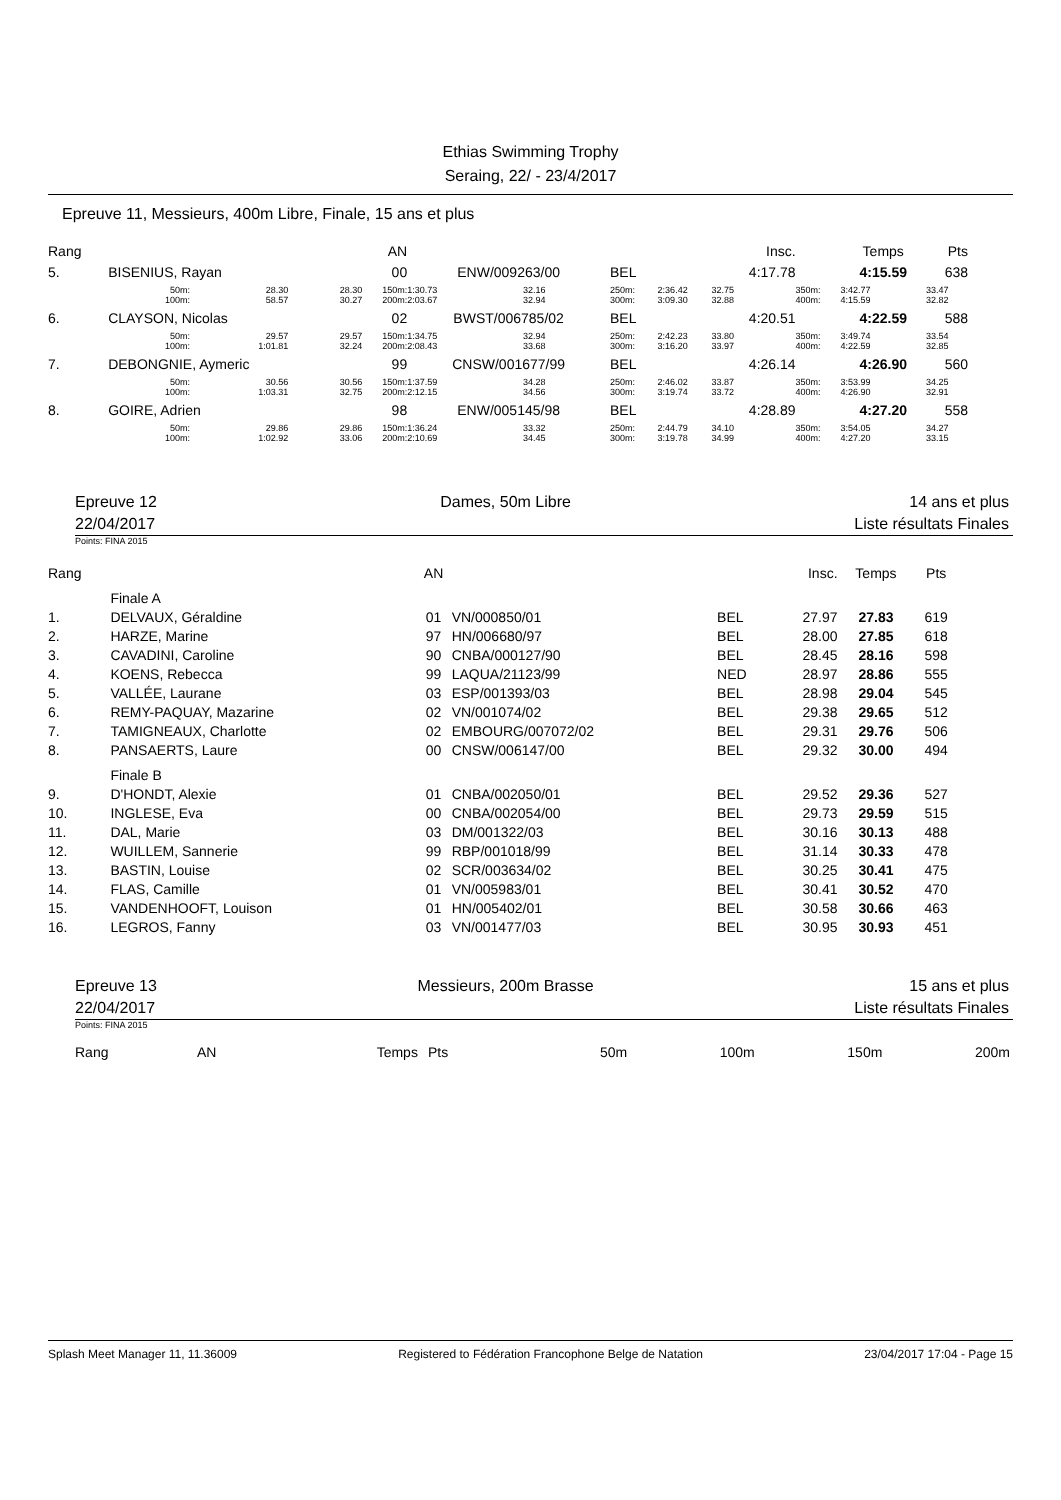Ethias Swimming Trophy
Seraing, 22/ - 23/4/2017
Epreuve 11, Messieurs, 400m Libre, Finale, 15 ans et plus
| Rang | | | | AN | | | | | Insc. | | Temps | Pts |
| 5. | BISENIUS, Rayan | | | 00 | ENW/009263/00 | | BEL | | 4:17.78 | | 4:15.59 | 638 |
| | 50m: | 28.30 | 28.30 | 150m: | 1:30.73 | 32.16 | 250m: | 2:36.42 | 32.75 | 350m: | 3:42.77 | 33.47 |
| | 100m: | 58.57 | 30.27 | 200m: | 2:03.67 | 32.94 | 300m: | 3:09.30 | 32.88 | 400m: | 4:15.59 | 32.82 |
| 6. | CLAYSON, Nicolas | | | 02 | BWST/006785/02 | | BEL | | 4:20.51 | | 4:22.59 | 588 |
| | 50m: | 29.57 | 29.57 | 150m: | 1:34.75 | 32.94 | 250m: | 2:42.23 | 33.80 | 350m: | 3:49.74 | 33.54 |
| | 100m: | 1:01.81 | 32.24 | 200m: | 2:08.43 | 33.68 | 300m: | 3:16.20 | 33.97 | 400m: | 4:22.59 | 32.85 |
| 7. | DEBONGNIE, Aymeric | | | 99 | CNSW/001677/99 | | BEL | | 4:26.14 | | 4:26.90 | 560 |
| | 50m: | 30.56 | 30.56 | 150m: | 1:37.59 | 34.28 | 250m: | 2:46.02 | 33.87 | 350m: | 3:53.99 | 34.25 |
| | 100m: | 1:03.31 | 32.75 | 200m: | 2:12.15 | 34.56 | 300m: | 3:19.74 | 33.72 | 400m: | 4:26.90 | 32.91 |
| 8. | GOIRE, Adrien | | | 98 | ENW/005145/98 | | BEL | | 4:28.89 | | 4:27.20 | 558 |
| | 50m: | 29.86 | 29.86 | 150m: | 1:36.24 | 33.32 | 250m: | 2:44.79 | 34.10 | 350m: | 3:54.05 | 34.27 |
| | 100m: | 1:02.92 | 33.06 | 200m: | 2:10.69 | 34.45 | 300m: | 3:19.78 | 34.99 | 400m: | 4:27.20 | 33.15 |
Epreuve 12
22/04/2017 Dames, 50m Libre 14 ans et plus
Liste résultats Finales
Points: FINA 2015
| Rang | | AN | | | Insc. | Temps | Pts |
| | Finale A | | | | | | |
| 1. | DELVAUX, Géraldine | 01 | VN/000850/01 | BEL | 27.97 | 27.83 | 619 |
| 2. | HARZE, Marine | 97 | HN/006680/97 | BEL | 28.00 | 27.85 | 618 |
| 3. | CAVADINI, Caroline | 90 | CNBA/000127/90 | BEL | 28.45 | 28.16 | 598 |
| 4. | KOENS, Rebecca | 99 | LAQUA/21123/99 | NED | 28.97 | 28.86 | 555 |
| 5. | VALLÉE, Laurane | 03 | ESP/001393/03 | BEL | 28.98 | 29.04 | 545 |
| 6. | REMY-PAQUAY, Mazarine | 02 | VN/001074/02 | BEL | 29.38 | 29.65 | 512 |
| 7. | TAMIGNEAUX, Charlotte | 02 | EMBOURG/007072/02 | BEL | 29.31 | 29.76 | 506 |
| 8. | PANSAERTS, Laure | 00 | CNSW/006147/00 | BEL | 29.32 | 30.00 | 494 |
| | Finale B | | | | | | |
| 9. | D'HONDT, Alexie | 01 | CNBA/002050/01 | BEL | 29.52 | 29.36 | 527 |
| 10. | INGLESE, Eva | 00 | CNBA/002054/00 | BEL | 29.73 | 29.59 | 515 |
| 11. | DAL, Marie | 03 | DM/001322/03 | BEL | 30.16 | 30.13 | 488 |
| 12. | WUILLEM, Sannerie | 99 | RBP/001018/99 | BEL | 31.14 | 30.33 | 478 |
| 13. | BASTIN, Louise | 02 | SCR/003634/02 | BEL | 30.25 | 30.41 | 475 |
| 14. | FLAS, Camille | 01 | VN/005983/01 | BEL | 30.41 | 30.52 | 470 |
| 15. | VANDENHOOFT, Louison | 01 | HN/005402/01 | BEL | 30.58 | 30.66 | 463 |
| 16. | LEGROS, Fanny | 03 | VN/001477/03 | BEL | 30.95 | 30.93 | 451 |
Epreuve 13
22/04/2017 Messieurs, 200m Brasse 15 ans et plus
Liste résultats Finales
Points: FINA 2015
| Rang | AN | Temps | Pts | 50m | 100m | 150m | 200m |
Splash Meet Manager 11, 11.36009 Registered to Fédération Francophone Belge de Natation 23/04/2017 17:04 - Page 15